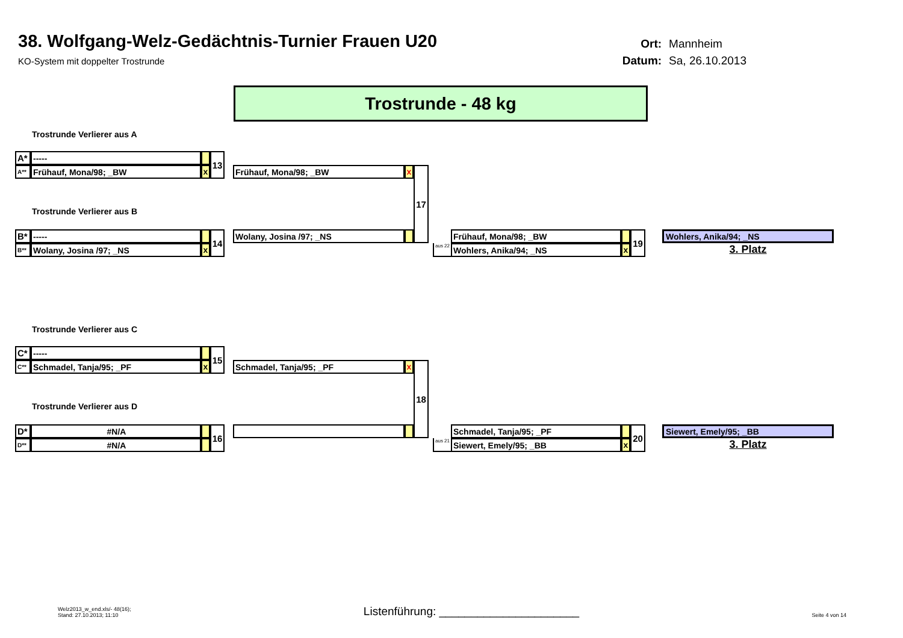38. Wolfgang-Welz-Gedächtnis-Turnier Frauen U20
KO-System mit doppelter Trostrunde
Ort: Mannheim Datum: Sa, 26.10.2013
Trostrunde - 48 kg
Trostrunde Verlierer aus A
A*
-----
13
A**
Frühauf, Mona/98; _BW
x
Frühauf, Mona/98; _BW
x
17
Trostrunde Verlierer aus B
B*
-----
14
Wolany, Josina /97; _NS
Frühauf, Mona/98; _BW
19
Wohlers, Anika/94; _NS
B**
Wolany, Josina /97; _NS
x
aus 22
Wohlers, Anika/94; _NS
x
3. Platz
Trostrunde Verlierer aus C
C*
-----
15
C**
Schmadel, Tanja/95; _PF
x
Schmadel, Tanja/95; _PF
x
18
Trostrunde Verlierer aus D
D*
#N/A
16
Schmadel, Tanja/95; _PF
20
Siewert, Emely/95; _BB
D**
#N/A
aus 21
Siewert, Emely/95; _BB
x
3. Platz
Welz2013_w_end.xls/- 48(16);
Stand: 27.10.2013; 11:10
Listenführung: ______________________
Seite 4 von 14